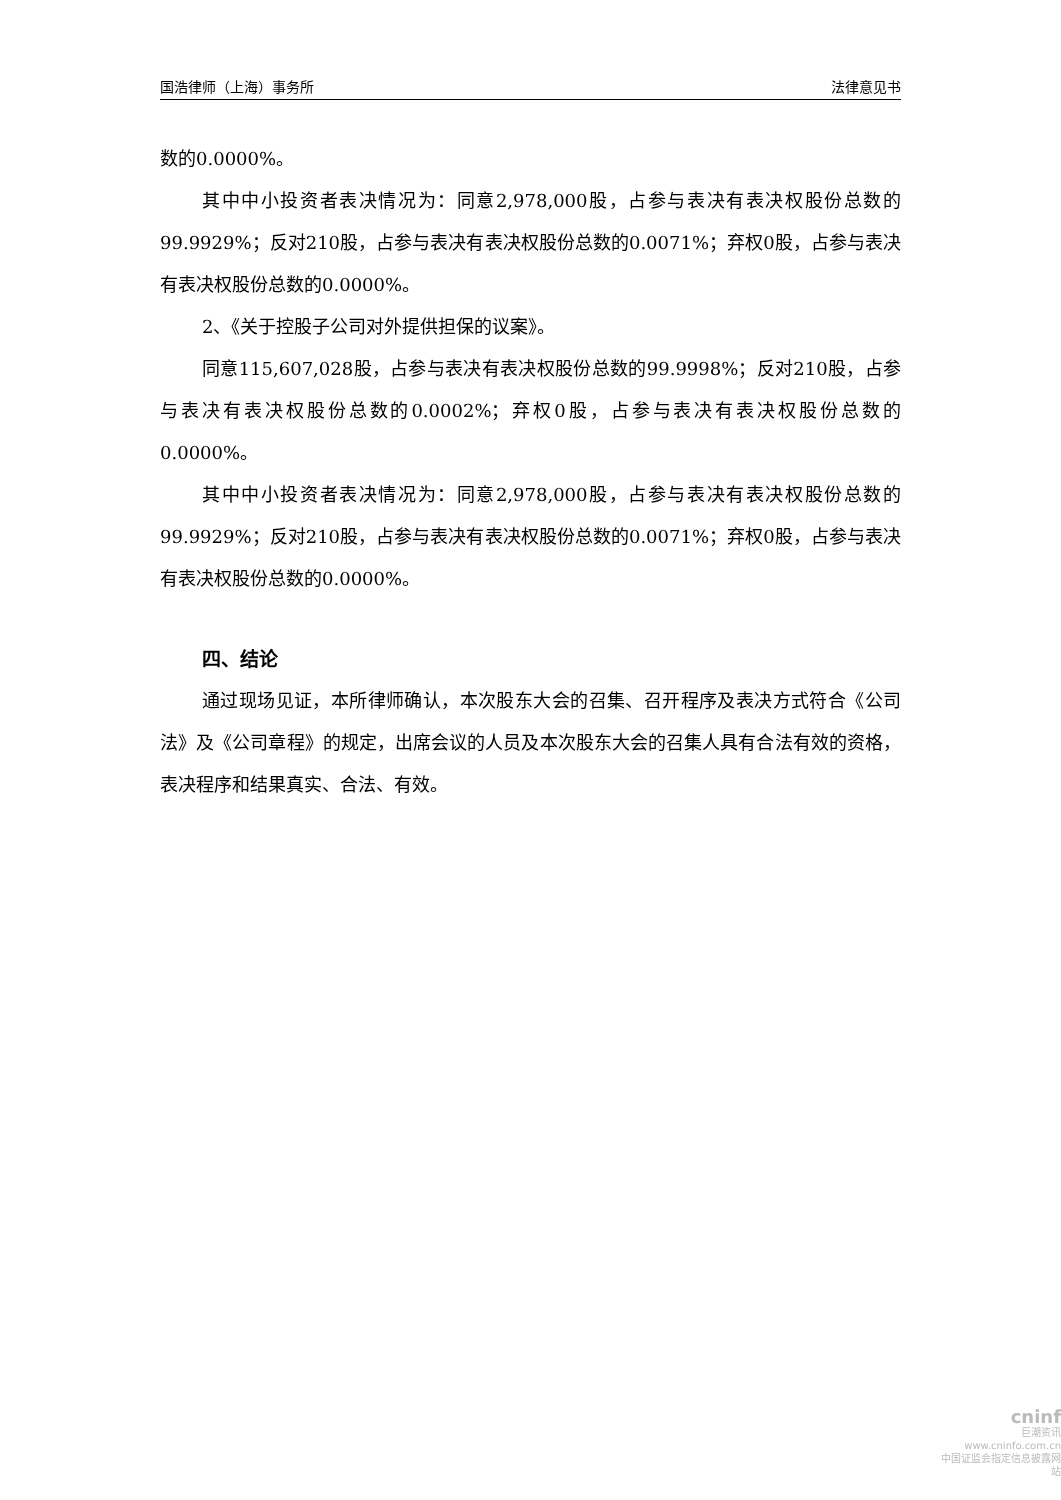国浩律师（上海）事务所 法律意见书
数的0.0000%。
其中中小投资者表决情况为：同意2,978,000股，占参与表决有表决权股份总数的99.9929%；反对210股，占参与表决有表决权股份总数的0.0071%；弃权0股，占参与表决有表决权股份总数的0.0000%。
2、《关于控股子公司对外提供担保的议案》。
同意115,607,028股，占参与表决有表决权股份总数的99.9998%；反对210股，占参与表决有表决权股份总数的0.0002%；弃权0股，占参与表决有表决权股份总数的0.0000%。
其中中小投资者表决情况为：同意2,978,000股，占参与表决有表决权股份总数的99.9929%；反对210股，占参与表决有表决权股份总数的0.0071%；弃权0股，占参与表决有表决权股份总数的0.0000%。
四、结论
通过现场见证，本所律师确认，本次股东大会的召集、召开程序及表决方式符合《公司法》及《公司章程》的规定，出席会议的人员及本次股东大会的召集人具有合法有效的资格，表决程序和结果真实、合法、有效。
cninf
巨潮资讯
www.cninfo.com.cn
中国证监会指定信息披露网站